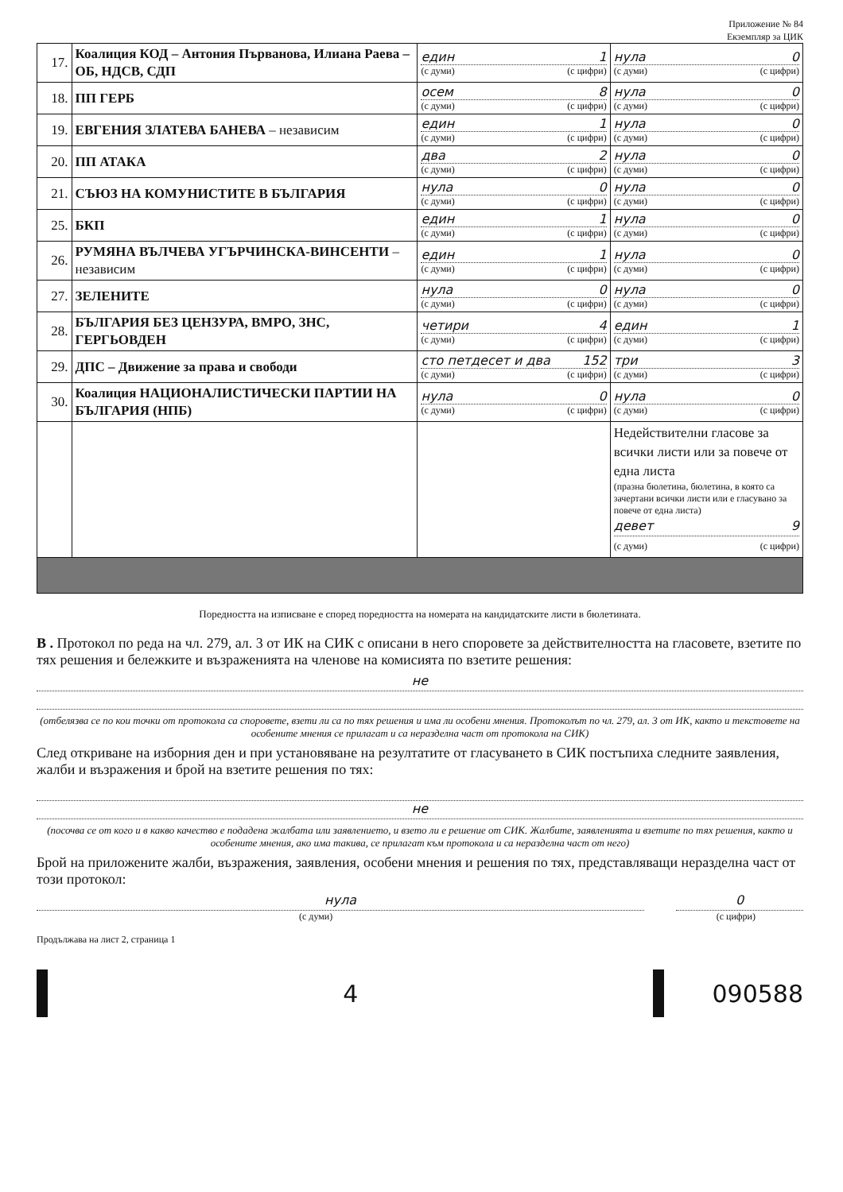Приложение № 84
Екземпляр за ЦИК
| 17. | Коалиция КОД – Антония Първанова, Илиана Раева – ОБ, НДСВ, СДП | един 1 (с думи) (с цифри) | нула 0 (с думи) (с цифри) |
| 18. | ПП ГЕРБ | осем 8 (с думи) (с цифри) | нула 0 (с думи) (с цифри) |
| 19. | ЕВГЕНИЯ ЗЛАТЕВА БАНЕВА – независим | един 1 (с думи) (с цифри) | нула 0 (с думи) (с цифри) |
| 20. | ПП АТАКА | два 2 (с думи) (с цифри) | нула 0 (с думи) (с цифри) |
| 21. | СЪЮЗ НА КОМУНИСТИТЕ В БЪЛГАРИЯ | нула 0 (с думи) (с цифри) | нула 0 (с думи) (с цифри) |
| 25. | БКП | един 1 (с думи) (с цифри) | нула 0 (с думи) (с цифри) |
| 26. | РУМЯНА ВЪЛЧЕВА УГЪРЧИНСКА-ВИНСЕНТИ – независим | един 1 (с думи) (с цифри) | нула 0 (с думи) (с цифри) |
| 27. | ЗЕЛЕНИТЕ | нула 0 (с думи) (с цифри) | нула 0 (с думи) (с цифри) |
| 28. | БЪЛГАРИЯ БЕЗ ЦЕНЗУРА, ВМРО, ЗНС, ГЕРГЬОВДЕН | четири 4 (с думи) (с цифри) | един 1 (с думи) (с цифри) |
| 29. | ДПС – Движение за права и свободи | сто петдесет и два 152 (с думи) (с цифри) | три 3 (с думи) (с цифри) |
| 30. | Коалиция НАЦИОНАЛИСТИЧЕСКИ ПАРТИИ НА БЪЛГАРИЯ (НПБ) | нула 0 (с думи) (с цифри) | нула 0 (с думи) (с цифри) |
| | | | Недействителни гласове за всички листи или за повече от една листа (празна бюлетина, бюлетина, в която са зачертани всички листи или е гласувано за повече от една листа) девет 9 (с думи) (с цифри) |
Поредността на изписване е според поредността на номерата на кандидатските листи в бюлетината.
В . Протокол по реда на чл. 279, ал. 3 от ИК на СИК с описани в него споровете за действителността на гласовете, взетите по тях решения и бележките и възраженията на членове на комисията по взетите решения:
не
(отбелязва се по кои точки от протокола са споровете, взети ли са по тях решения и има ли особени мнения. Протоколът по чл. 279, ал. 3 от ИК, както и текстовете на особените мнения се прилагат и са неразделна част от протокола на СИК)
След откриване на изборния ден и при установяване на резултатите от гласуването в СИК постъпиха следните заявления, жалби и възражения и брой на взетите решения по тях:
не
(посочва се от кого и в какво качество е подадена жалбата или заявлението, и взето ли е решение от СИК. Жалбите, заявленията и взетите по тях решения, както и особените мнения, ако има такива, се прилагат към протокола и са неразделна част от него)
Брой на приложените жалби, възражения, заявления, особени мнения и решения по тях, представляващи неразделна част от този протокол:
нула 0
(с думи) (с цифри)
Продължава на лист 2, страница 1
4 090588